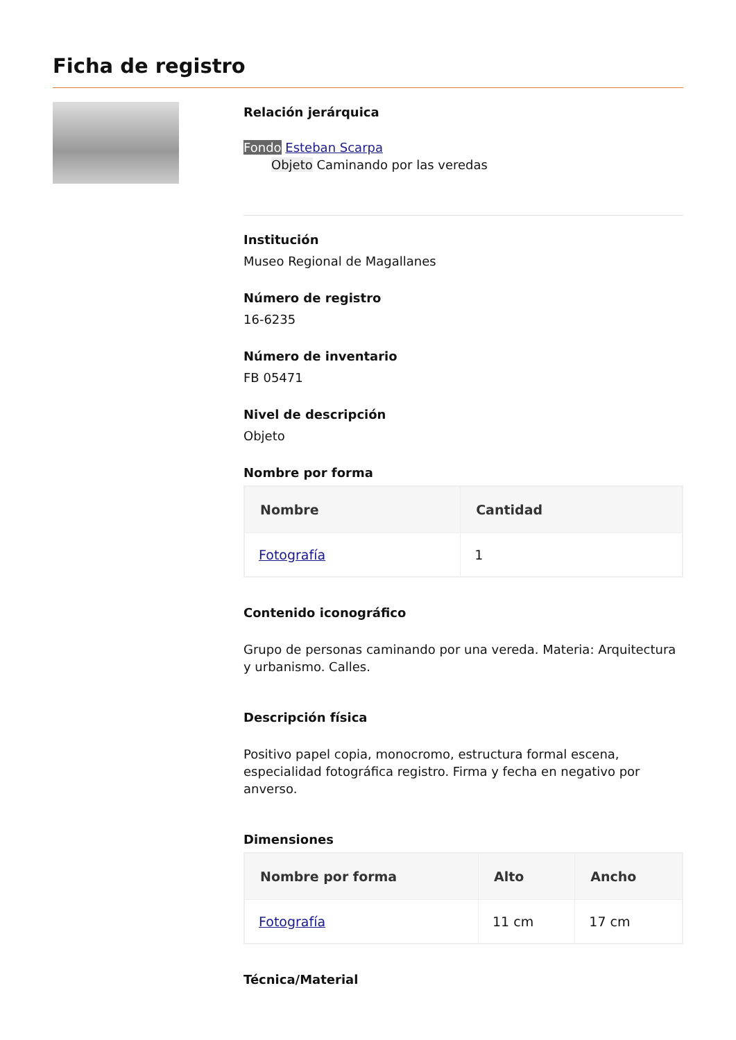Ficha de registro
Relación jerárquica
Fondo Esteban Scarpa
Objeto Caminando por las veredas
Institución
Museo Regional de Magallanes
Número de registro
16-6235
Número de inventario
FB 05471
Nivel de descripción
Objeto
Nombre por forma
| Nombre | Cantidad |
| --- | --- |
| Fotografía | 1 |
Contenido iconográfico
Grupo de personas caminando por una vereda. Materia: Arquitectura y urbanismo. Calles.
Descripción física
Positivo papel copia, monocromo, estructura formal escena, especialidad fotográfica registro. Firma y fecha en negativo por anverso.
Dimensiones
| Nombre por forma | Alto | Ancho |
| --- | --- | --- |
| Fotografía | 11 cm | 17 cm |
Técnica/Material